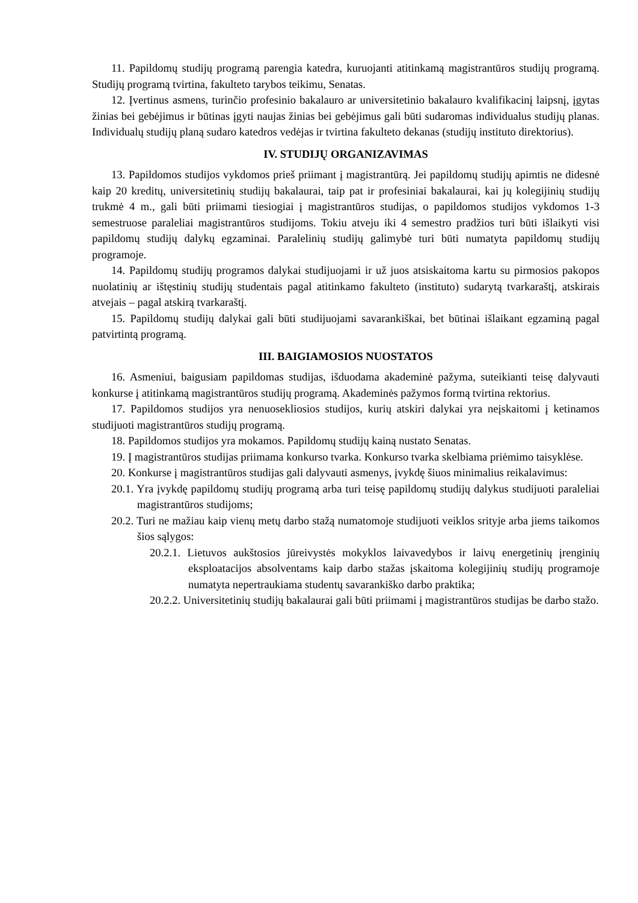11. Papildomų studijų programą parengia katedra, kuruojanti atitinkamą magistrantūros studijų programą. Studijų programą tvirtina, fakulteto tarybos teikimu, Senatas.
12. Įvertinus asmens, turinčio profesinio bakalauro ar universitetinio bakalauro kvalifikacinį laipsnį, įgytas žinias bei gebėjimus ir būtinas įgyti naujas žinias bei gebėjimus gali būti sudaromas individualus studijų planas. Individualų studijų planą sudaro katedros vedėjas ir tvirtina fakulteto dekanas (studijų instituto direktorius).
IV. STUDIJŲ ORGANIZAVIMAS
13. Papildomos studijos vykdomos prieš priimant į magistrantūrą. Jei papildomų studijų apimtis ne didesnė kaip 20 kreditų, universitetinių studijų bakalaurai, taip pat ir profesiniai bakalaurai, kai jų kolegijinių studijų trukmė 4 m., gali būti priimami tiesiogiai į magistrantūros studijas, o papildomos studijos vykdomos 1-3 semestruose paraleliai magistrantūros studijoms. Tokiu atveju iki 4 semestro pradžios turi būti išlaikyti visi papildomų studijų dalykų egzaminai. Paralelinių studijų galimybė turi būti numatyta papildomų studijų programoje.
14. Papildomų studijų programos dalykai studijuojami ir už juos atsiskaitoma kartu su pirmosios pakopos nuolatinių ar ištęstinių studijų studentais pagal atitinkamo fakulteto (instituto) sudarytą tvarkaraštį, atskirais atvejais – pagal atskirą tvarkaraštį.
15. Papildomų studijų dalykai gali būti studijuojami savarankiškai, bet būtinai išlaikant egzaminą pagal patvirtintą programą.
III. BAIGIAMOSIOS NUOSTATOS
16. Asmeniui, baigusiam papildomas studijas, išduodama akademinė pažyma, suteikianti teisę dalyvauti konkurse į atitinkamą magistrantūros studijų programą. Akademinės pažymos formą tvirtina rektorius.
17. Papildomos studijos yra nenuosekliosios studijos, kurių atskiri dalykai yra neįskaitomi į ketinamos studijuoti magistrantūros studijų programą.
18. Papildomos studijos yra mokamos. Papildomų studijų kainą nustato Senatas.
19. Į magistrantūros studijas priimama konkurso tvarka. Konkurso tvarka skelbiama priėmimo taisyklėse.
20. Konkurse į magistrantūros studijas gali dalyvauti asmenys, įvykdę šiuos minimalius reikalavimus:
20.1. Yra įvykdę papildomų studijų programą arba turi teisę papildomų studijų dalykus studijuoti paraleliai magistrantūros studijoms;
20.2. Turi ne mažiau kaip vienų metų darbo stažą numatomoje studijuoti veiklos srityje arba jiems taikomos šios sąlygos:
20.2.1. Lietuvos aukštosios jūreivystės mokyklos laivavedybos ir laivų energetinių įrenginių eksploatacijos absolventams kaip darbo stažas įskaitoma kolegijinių studijų programoje numatyta nepertraukiama studentų savarankiško darbo praktika;
20.2.2. Universitetinių studijų bakalaurai gali būti priimami į magistrantūros studijas be darbo stažo.